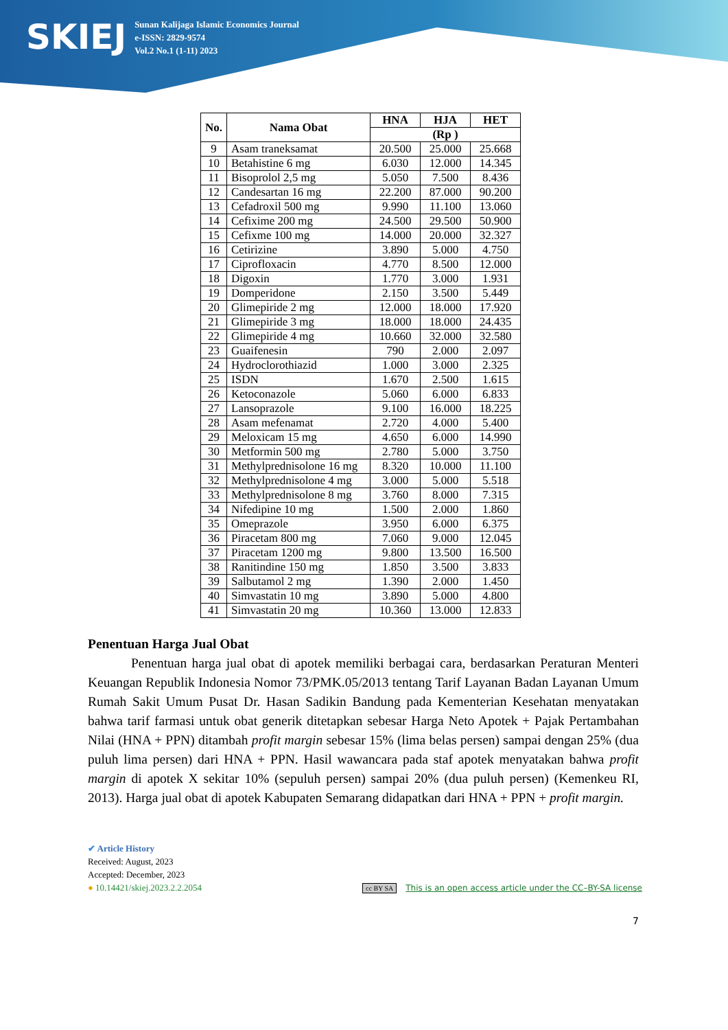SKIEJ
Sunan Kalijaga Islamic Economics Journal
e-ISSN: 2829-9574
Vol.2 No.1 (1-11) 2023
| No. | Nama Obat | HNA | HJA | HET |
| --- | --- | --- | --- | --- |
| | | (Rp ) | | |
| 9 | Asam traneksamat | 20.500 | 25.000 | 25.668 |
| 10 | Betahistine 6 mg | 6.030 | 12.000 | 14.345 |
| 11 | Bisoprolol 2,5 mg | 5.050 | 7.500 | 8.436 |
| 12 | Candesartan 16 mg | 22.200 | 87.000 | 90.200 |
| 13 | Cefadroxil 500 mg | 9.990 | 11.100 | 13.060 |
| 14 | Cefixime 200 mg | 24.500 | 29.500 | 50.900 |
| 15 | Cefixme 100 mg | 14.000 | 20.000 | 32.327 |
| 16 | Cetirizine | 3.890 | 5.000 | 4.750 |
| 17 | Ciprofloxacin | 4.770 | 8.500 | 12.000 |
| 18 | Digoxin | 1.770 | 3.000 | 1.931 |
| 19 | Domperidone | 2.150 | 3.500 | 5.449 |
| 20 | Glimepiride 2 mg | 12.000 | 18.000 | 17.920 |
| 21 | Glimepiride 3 mg | 18.000 | 18.000 | 24.435 |
| 22 | Glimepiride 4 mg | 10.660 | 32.000 | 32.580 |
| 23 | Guaifenesin | 790 | 2.000 | 2.097 |
| 24 | Hydroclorothiazid | 1.000 | 3.000 | 2.325 |
| 25 | ISDN | 1.670 | 2.500 | 1.615 |
| 26 | Ketoconazole | 5.060 | 6.000 | 6.833 |
| 27 | Lansoprazole | 9.100 | 16.000 | 18.225 |
| 28 | Asam mefenamat | 2.720 | 4.000 | 5.400 |
| 29 | Meloxicam 15 mg | 4.650 | 6.000 | 14.990 |
| 30 | Metformin 500 mg | 2.780 | 5.000 | 3.750 |
| 31 | Methylprednisolone 16 mg | 8.320 | 10.000 | 11.100 |
| 32 | Methylprednisolone 4 mg | 3.000 | 5.000 | 5.518 |
| 33 | Methylprednisolone 8 mg | 3.760 | 8.000 | 7.315 |
| 34 | Nifedipine 10 mg | 1.500 | 2.000 | 1.860 |
| 35 | Omeprazole | 3.950 | 6.000 | 6.375 |
| 36 | Piracetam 800 mg | 7.060 | 9.000 | 12.045 |
| 37 | Piracetam 1200 mg | 9.800 | 13.500 | 16.500 |
| 38 | Ranitindine 150 mg | 1.850 | 3.500 | 3.833 |
| 39 | Salbutamol 2 mg | 1.390 | 2.000 | 1.450 |
| 40 | Simvastatin 10 mg | 3.890 | 5.000 | 4.800 |
| 41 | Simvastatin 20 mg | 10.360 | 13.000 | 12.833 |
Penentuan Harga Jual Obat
Penentuan harga jual obat di apotek memiliki berbagai cara, berdasarkan Peraturan Menteri Keuangan Republik Indonesia Nomor 73/PMK.05/2013 tentang Tarif Layanan Badan Layanan Umum Rumah Sakit Umum Pusat Dr. Hasan Sadikin Bandung pada Kementerian Kesehatan menyatakan bahwa tarif farmasi untuk obat generik ditetapkan sebesar Harga Neto Apotek + Pajak Pertambahan Nilai (HNA + PPN) ditambah profit margin sebesar 15% (lima belas persen) sampai dengan 25% (dua puluh lima persen) dari HNA + PPN. Hasil wawancara pada staf apotek menyatakan bahwa profit margin di apotek X sekitar 10% (sepuluh persen) sampai 20% (dua puluh persen) (Kemenkeu RI, 2013). Harga jual obat di apotek Kabupaten Semarang didapatkan dari HNA + PPN + profit margin.
✔ Article History
Received: August, 2023
Accepted: December, 2023
● 10.14421/skiej.2023.2.2.2054 cc BY SA This is an open access article under the CC–BY-SA license
7